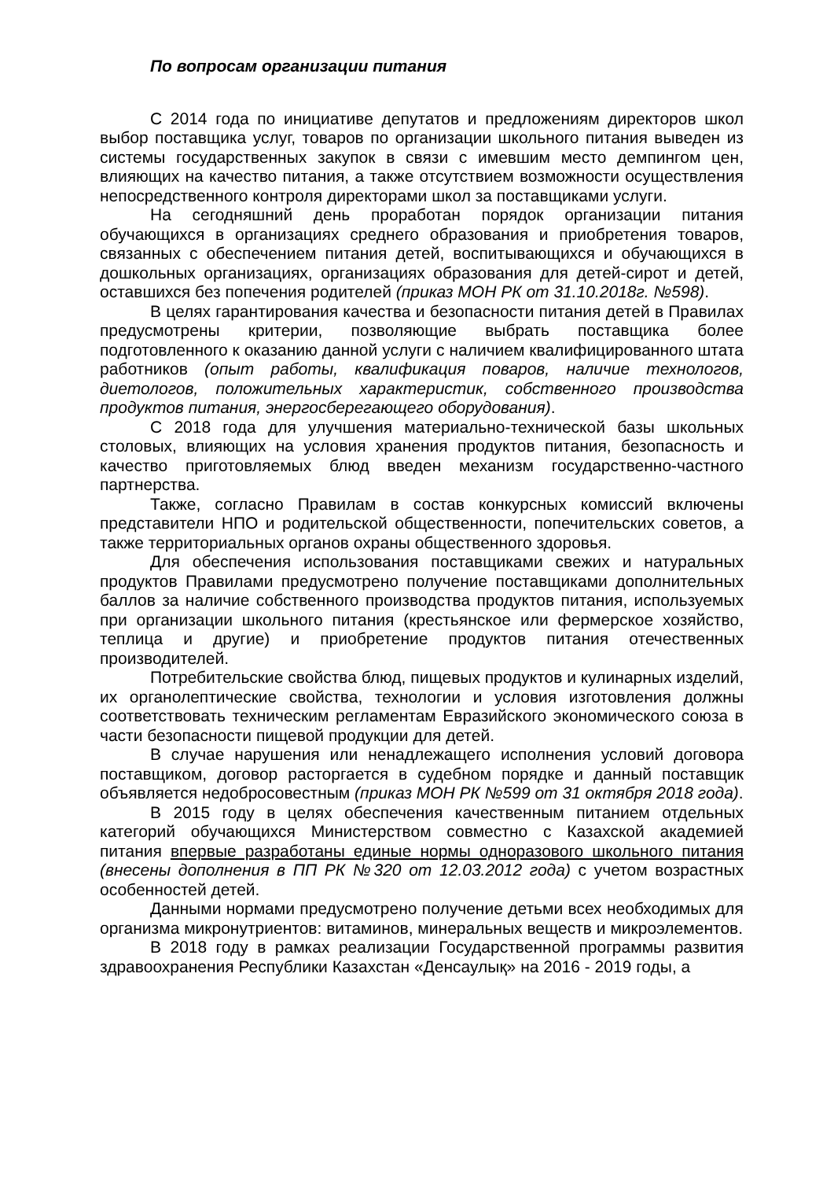По вопросам организации питания
С 2014 года по инициативе депутатов и предложениям директоров школ выбор поставщика услуг, товаров по организации школьного питания выведен из системы государственных закупок в связи с имевшим место демпингом цен, влияющих на качество питания, а также отсутствием возможности осуществления непосредственного контроля директорами школ за поставщиками услуги.
На сегодняшний день проработан порядок организации питания обучающихся в организациях среднего образования и приобретения товаров, связанных с обеспечением питания детей, воспитывающихся и обучающихся в дошкольных организациях, организациях образования для детей-сирот и детей, оставшихся без попечения родителей (приказ МОН РК от 31.10.2018г. №598).
В целях гарантирования качества и безопасности питания детей в Правилах предусмотрены критерии, позволяющие выбрать поставщика более подготовленного к оказанию данной услуги с наличием квалифицированного штата работников (опыт работы, квалификация поваров, наличие технологов, диетологов, положительных характеристик, собственного производства продуктов питания, энергосберегающего оборудования).
С 2018 года для улучшения материально-технической базы школьных столовых, влияющих на условия хранения продуктов питания, безопасность и качество приготовляемых блюд введен механизм государственно-частного партнерства.
Также, согласно Правилам в состав конкурсных комиссий включены представители НПО и родительской общественности, попечительских советов, а также территориальных органов охраны общественного здоровья.
Для обеспечения использования поставщиками свежих и натуральных продуктов Правилами предусмотрено получение поставщиками дополнительных баллов за наличие собственного производства продуктов питания, используемых при организации школьного питания (крестьянское или фермерское хозяйство, теплица и другие) и приобретение продуктов питания отечественных производителей.
Потребительские свойства блюд, пищевых продуктов и кулинарных изделий, их органолептические свойства, технологии и условия изготовления должны соответствовать техническим регламентам Евразийского экономического союза в части безопасности пищевой продукции для детей.
В случае нарушения или ненадлежащего исполнения условий договора поставщиком, договор расторгается в судебном порядке и данный поставщик объявляется недобросовестным (приказ МОН РК №599 от 31 октября 2018 года).
В 2015 году в целях обеспечения качественным питанием отдельных категорий обучающихся Министерством совместно с Казахской академией питания впервые разработаны единые нормы одноразового школьного питания (внесены дополнения в ПП РК №320 от 12.03.2012 года) с учетом возрастных особенностей детей.
Данными нормами предусмотрено получение детьми всех необходимых для организма микронутриентов: витаминов, минеральных веществ и микроэлементов.
В 2018 году в рамках реализации Государственной программы развития здравоохранения Республики Казахстан «Денсаулық» на 2016 - 2019 годы, а